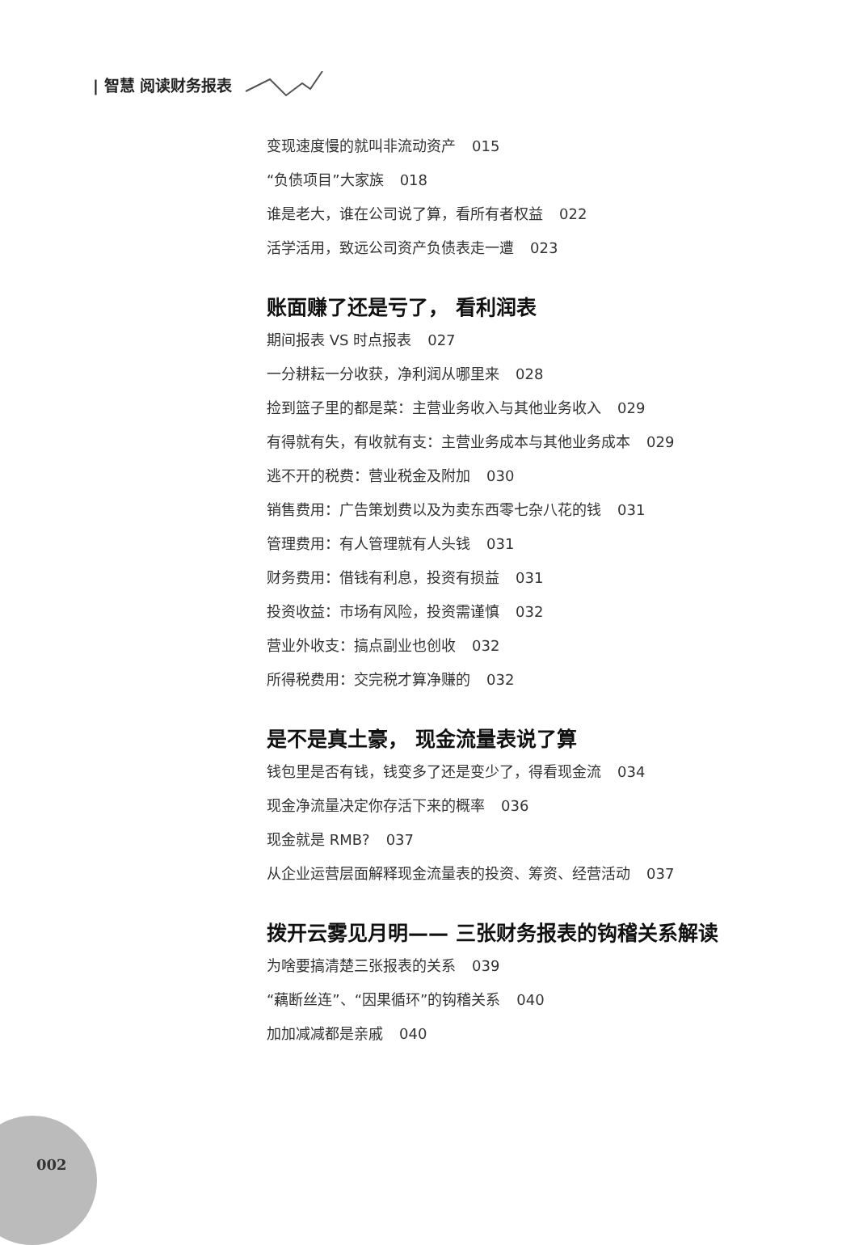| 智慧 阅读财务报表
变现速度慢的就叫非流动资产 015
“负债项目”大家族 018
谁是老大，谁在公司说了算，看所有者权益 022
活学活用，致远公司资产负债表走一遭 023
账面赚了还是亏了， 看利润表
期间报表 VS 时点报表 027
一分耕耘一分收获，净利润从哪里来 028
捡到篮子里的都是菜：主营业务收入与其他业务收入 029
有得就有失，有收就有支：主营业务成本与其他业务成本 029
逃不开的税费：营业税金及附加 030
销售费用：广告策划费以及为卖东西零七杂八花的钱 031
管理费用：有人管理就有人头钱 031
财务费用：借钱有利息，投资有损益 031
投资收益：市场有风险，投资需谨慎 032
营业外收支：搞点副业也创收 032
所得税费用：交完税才算净赚的 032
是不是真土豪， 现金流量表说了算
钱包里是否有钱，钱变多了还是变少了，得看现金流 034
现金净流量决定你存活下来的概率 036
现金就是 RMB? 037
从企业运营层面解释现金流量表的投资、筹资、经营活动 037
拨开云雾见月明—— 三张财务报表的钩稽关系解读
为啥要搞清楚三张报表的关系 039
“藕断丝连”、“因果循环”的钩稽关系 040
加加减减都是亲戚 040
002